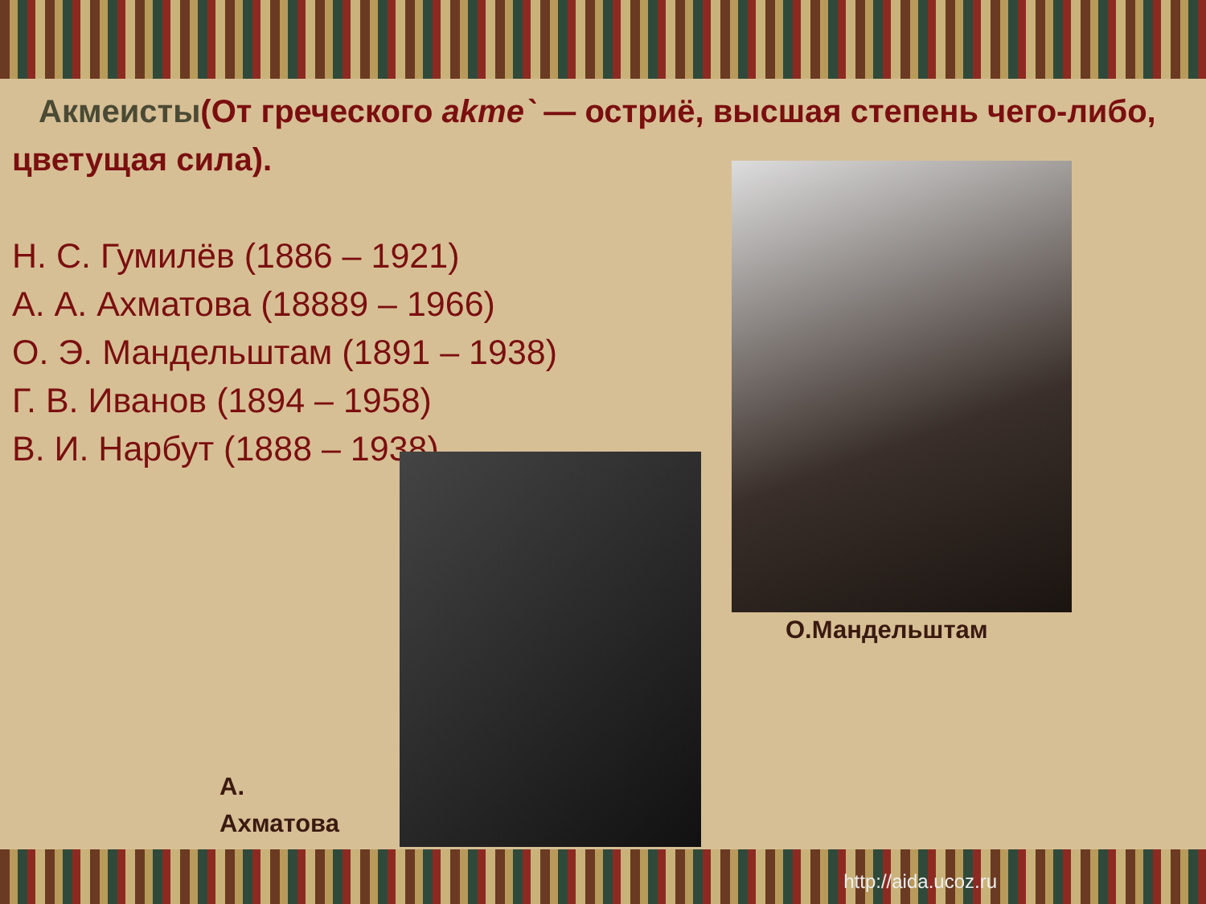Акмеисты(От греческого akme` — остриё, высшая степень чего-либо, цветущая сила).
Н. С. Гумилёв (1886 – 1921)
А. А. Ахматова (18889 – 1966)
О. Э. Мандельштам (1891 – 1938)
Г. В. Иванов (1894 – 1958)
В. И. Нарбут (1888 – 1938)
О.Мандельштам
А.
Ахматова
http://aida.ucoz.ru